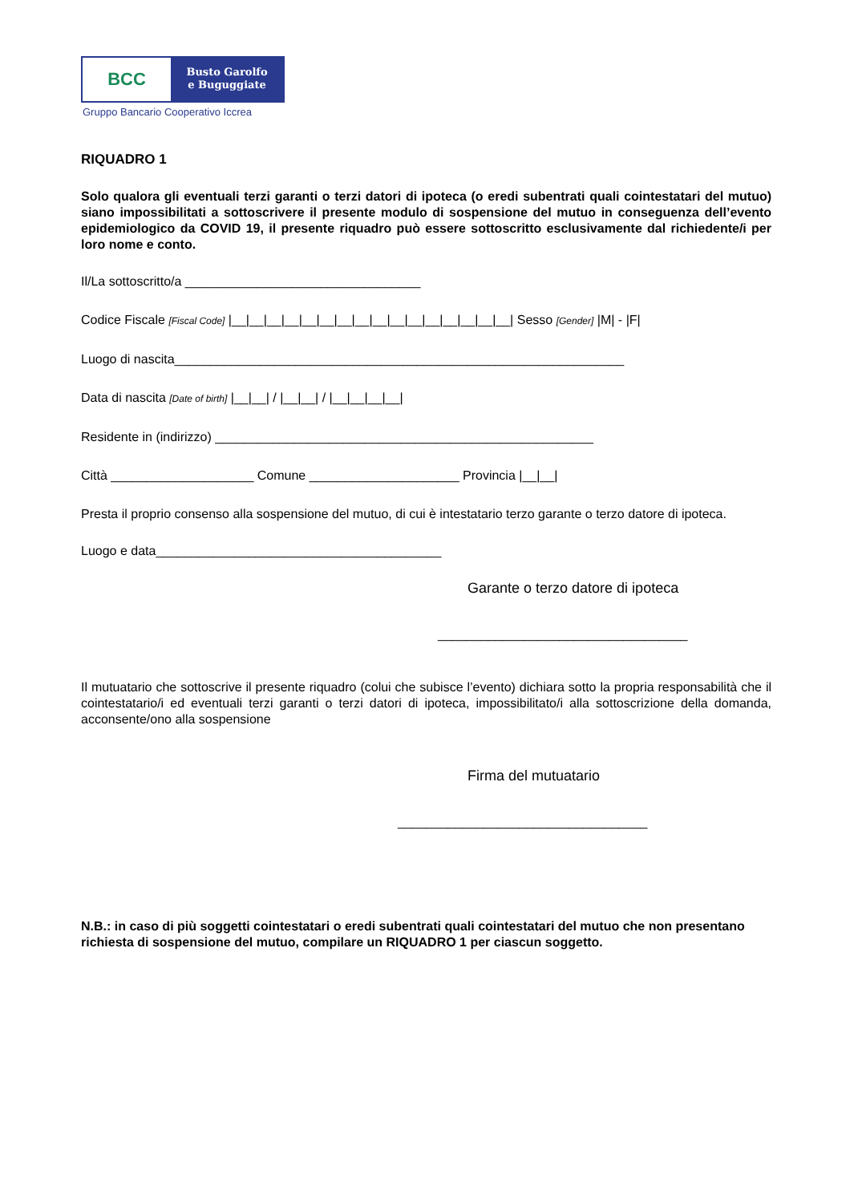BCC
Busto Garolfo
e Buguggiate
Gruppo Bancario Cooperativo Iccrea
RIQUADRO 1
Solo qualora gli eventuali terzi garanti o terzi datori di ipoteca (o eredi subentrati quali cointestatari del mutuo) siano impossibilitati a sottoscrivere il presente modulo di sospensione del mutuo in conseguenza dell’evento epidemiologico da COVID 19, il presente riquadro può essere sottoscritto esclusivamente dal richiedente/i per loro nome e conto.
Il/La sottoscritto/a _________________________________
Codice Fiscale [Fiscal Code] |__|__|__|__|__|__|__|__|__|__|__|__|__|__|__|__| Sesso [Gender] |M| - |F|
Luogo di nascita_______________________________________________________________
Data di nascita [Date of birth] |__|__| / |__|__| / |__|__|__|__|
Residente in (indirizzo) _____________________________________________________
Città ____________________ Comune _____________________ Provincia |__|__|
Presta il proprio consenso alla sospensione del mutuo, di cui è intestatario terzo garante o terzo datore di ipoteca.
Luogo e data________________________________________
Garante o terzo datore di ipoteca
___________________________________
Il mutuatario che sottoscrive il presente riquadro (colui che subisce l’evento) dichiara sotto la propria responsabilità che il cointestatario/i ed eventuali terzi garanti o terzi datori di ipoteca, impossibilitato/i alla sottoscrizione della domanda, acconsente/ono alla sospensione
Firma del mutuatario
___________________________________
N.B.: in caso di più soggetti cointestatari o eredi subentrati quali cointestatari del mutuo che non presentano richiesta di sospensione del mutuo, compilare un RIQUADRO 1 per ciascun soggetto.